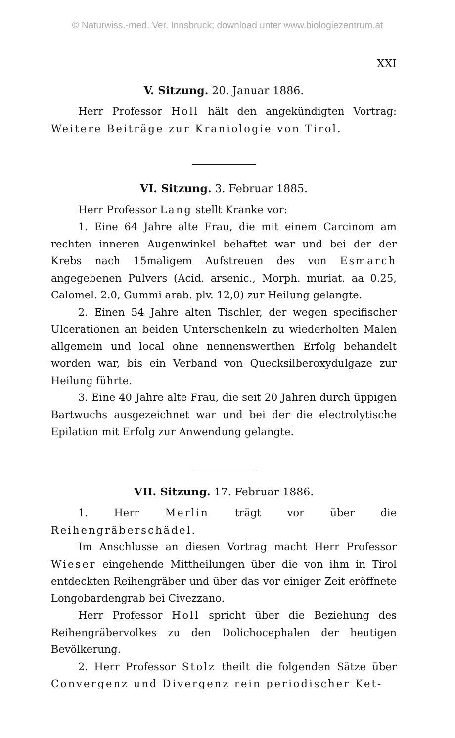© Naturwiss.-med. Ver. Innsbruck; download unter www.biologiezentrum.at
XXI
V. Sitzung. 20. Januar 1886.
Herr Professor Holl hält den angekündigten Vortrag: Weitere Beiträge zur Kraniologie von Tirol.
VI. Sitzung. 3. Februar 1885.
Herr Professor Lang stellt Kranke vor:
1. Eine 64 Jahre alte Frau, die mit einem Carcinom am rechten inneren Augenwinkel behaftet war und bei der der Krebs nach 15maligem Aufstreuen des von Esmarch angegebenen Pulvers (Acid. arsenic., Morph. muriat. aa 0.25, Calomel. 2.0, Gummi arab. plv. 12,0) zur Heilung gelangte.
2. Einen 54 Jahre alten Tischler, der wegen specifischer Ulcerationen an beiden Unterschenkeln zu wiederholten Malen allgemein und local ohne nennenswerthen Erfolg behandelt worden war, bis ein Verband von Quecksilberoxydulgaze zur Heilung führte.
3. Eine 40 Jahre alte Frau, die seit 20 Jahren durch üppigen Bartwuchs ausgezeichnet war und bei der die electrolytische Epilation mit Erfolg zur Anwendung gelangte.
VII. Sitzung. 17. Februar 1886.
1. Herr Merlin trägt vor über die Reihengräberschädel.
Im Anschlusse an diesen Vortrag macht Herr Professor Wieser eingehende Mittheilungen über die von ihm in Tirol entdeckten Reihengräber und über das vor einiger Zeit eröffnete Longobardengrab bei Civezzano.
Herr Professor Holl spricht über die Beziehung des Reihengräbervolkes zu den Dolichocephalen der heutigen Bevölkerung.
2. Herr Professor Stolz theilt die folgenden Sätze über Convergenz und Divergenz rein periodischer Ket-